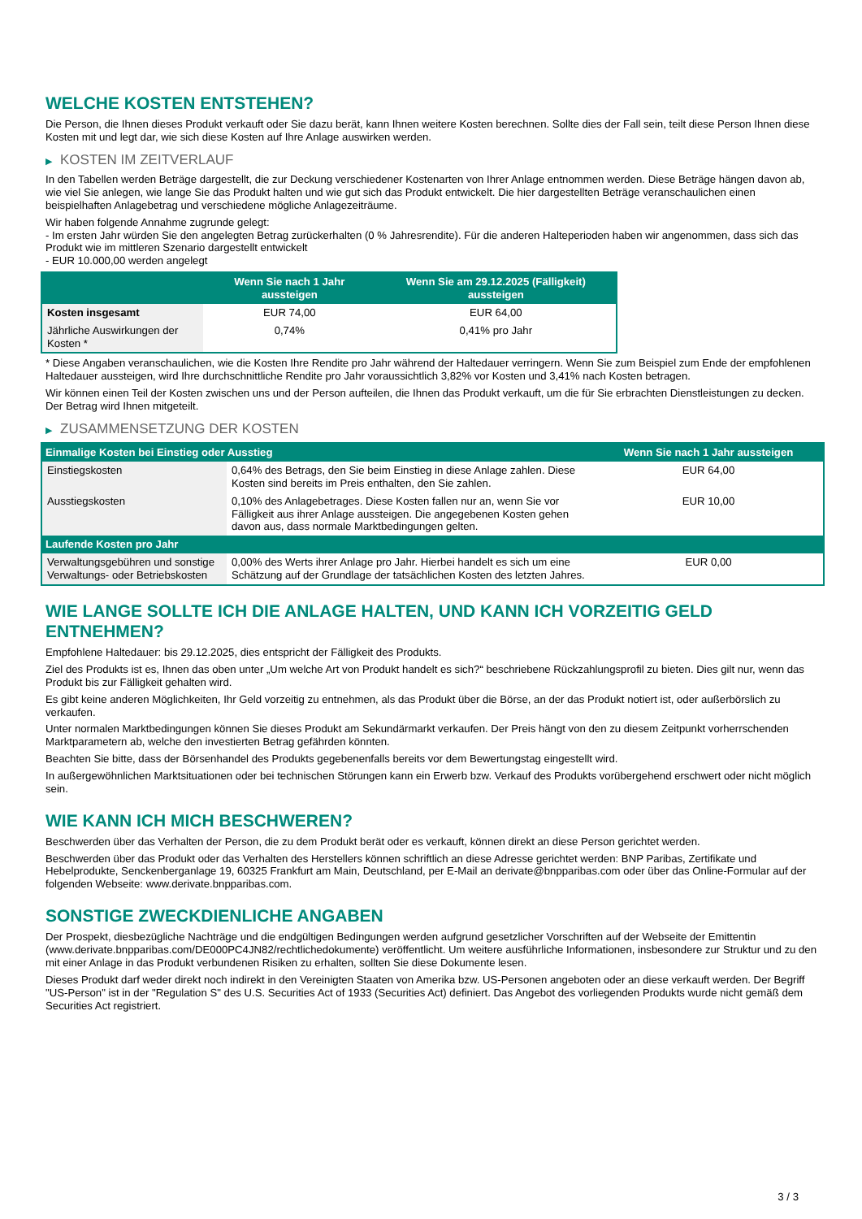WELCHE KOSTEN ENTSTEHEN?
Die Person, die Ihnen dieses Produkt verkauft oder Sie dazu berät, kann Ihnen weitere Kosten berechnen. Sollte dies der Fall sein, teilt diese Person Ihnen diese Kosten mit und legt dar, wie sich diese Kosten auf Ihre Anlage auswirken werden.
▶ KOSTEN IM ZEITVERLAUF
In den Tabellen werden Beträge dargestellt, die zur Deckung verschiedener Kostenarten von Ihrer Anlage entnommen werden. Diese Beträge hängen davon ab, wie viel Sie anlegen, wie lange Sie das Produkt halten und wie gut sich das Produkt entwickelt. Die hier dargestellten Beträge veranschaulichen einen beispielhaften Anlagebetrag und verschiedene mögliche Anlagezeiträume.
Wir haben folgende Annahme zugrunde gelegt:
- Im ersten Jahr würden Sie den angelegten Betrag zurückerhalten (0 % Jahresrendite). Für die anderen Halteperioden haben wir angenommen, dass sich das Produkt wie im mittleren Szenario dargestellt entwickelt
- EUR 10.000,00 werden angelegt
| | Wenn Sie nach 1 Jahr aussteigen | Wenn Sie am 29.12.2025 (Fälligkeit) aussteigen |
| --- | --- | --- |
| Kosten insgesamt | EUR 74,00 | EUR 64,00 |
| Jährliche Auswirkungen der Kosten * | 0,74% | 0,41% pro Jahr |
* Diese Angaben veranschaulichen, wie die Kosten Ihre Rendite pro Jahr während der Haltedauer verringern. Wenn Sie zum Beispiel zum Ende der empfohlenen Haltedauer aussteigen, wird Ihre durchschnittliche Rendite pro Jahr voraussichtlich 3,82% vor Kosten und 3,41% nach Kosten betragen.
Wir können einen Teil der Kosten zwischen uns und der Person aufteilen, die Ihnen das Produkt verkauft, um die für Sie erbrachten Dienstleistungen zu decken. Der Betrag wird Ihnen mitgeteilt.
▶ ZUSAMMENSETZUNG DER KOSTEN
| Einmalige Kosten bei Einstieg oder Ausstieg | | Wenn Sie nach 1 Jahr aussteigen |
| --- | --- | --- |
| Einstiegskosten | 0,64% des Betrags, den Sie beim Einstieg in diese Anlage zahlen. Diese Kosten sind bereits im Preis enthalten, den Sie zahlen. | EUR 64,00 |
| Ausstiegskosten | 0,10% des Anlagebetrages. Diese Kosten fallen nur an, wenn Sie vor Fälligkeit aus ihrer Anlage aussteigen. Die angegebenen Kosten gehen davon aus, dass normale Marktbedingungen gelten. | EUR 10,00 |
| Laufende Kosten pro Jahr | | |
| Verwaltungsgebühren und sonstige Verwaltungs- oder Betriebskosten | 0,00% des Werts ihrer Anlage pro Jahr. Hierbei handelt es sich um eine Schätzung auf der Grundlage der tatsächlichen Kosten des letzten Jahres. | EUR 0,00 |
WIE LANGE SOLLTE ICH DIE ANLAGE HALTEN, UND KANN ICH VORZEITIG GELD ENTNEHMEN?
Empfohlene Haltedauer: bis 29.12.2025, dies entspricht der Fälligkeit des Produkts.
Ziel des Produkts ist es, Ihnen das oben unter „Um welche Art von Produkt handelt es sich?“ beschriebene Rückzahlungsprofil zu bieten. Dies gilt nur, wenn das Produkt bis zur Fälligkeit gehalten wird.
Es gibt keine anderen Möglichkeiten, Ihr Geld vorzeitig zu entnehmen, als das Produkt über die Börse, an der das Produkt notiert ist, oder außerbörslich zu verkaufen.
Unter normalen Marktbedingungen können Sie dieses Produkt am Sekundärmarkt verkaufen. Der Preis hängt von den zu diesem Zeitpunkt vorherrschenden Marktparametern ab, welche den investierten Betrag gefährden könnten.
Beachten Sie bitte, dass der Börsenhandel des Produkts gegebenenfalls bereits vor dem Bewertungstag eingestellt wird.
In außergewöhnlichen Marktsituationen oder bei technischen Störungen kann ein Erwerb bzw. Verkauf des Produkts vorübergehend erschwert oder nicht möglich sein.
WIE KANN ICH MICH BESCHWEREN?
Beschwerden über das Verhalten der Person, die zu dem Produkt berät oder es verkauft, können direkt an diese Person gerichtet werden.
Beschwerden über das Produkt oder das Verhalten des Herstellers können schriftlich an diese Adresse gerichtet werden: BNP Paribas, Zertifikate und Hebelprodukte, Senckenberganlage 19, 60325 Frankfurt am Main, Deutschland, per E-Mail an derivate@bnpparibas.com oder über das Online-Formular auf der folgenden Webseite: www.derivate.bnpparibas.com.
SONSTIGE ZWECKDIENLICHE ANGABEN
Der Prospekt, diesbezügliche Nachträge und die endgültigen Bedingungen werden aufgrund gesetzlicher Vorschriften auf der Webseite der Emittentin (www.derivate.bnpparibas.com/DE000PC4JN82/rechtlichedokumente) veröffentlicht. Um weitere ausführliche Informationen, insbesondere zur Struktur und zu den mit einer Anlage in das Produkt verbundenen Risiken zu erhalten, sollten Sie diese Dokumente lesen.
Dieses Produkt darf weder direkt noch indirekt in den Vereinigten Staaten von Amerika bzw. US-Personen angeboten oder an diese verkauft werden. Der Begriff "US-Person" ist in der "Regulation S" des U.S. Securities Act of 1933 (Securities Act) definiert. Das Angebot des vorliegenden Produkts wurde nicht gemäß dem Securities Act registriert.
3 / 3